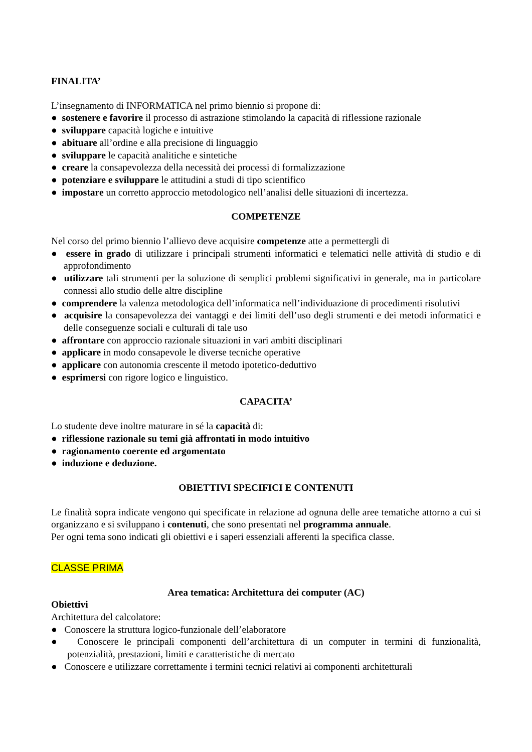FINALITA’
L’insegnamento di INFORMATICA nel primo biennio si propone di:
● sostenere e favorire il processo di astrazione stimolando la capacità di riflessione razionale
● sviluppare capacità logiche e intuitive
● abituare all’ordine e alla precisione di linguaggio
● sviluppare le capacità analitiche e sintetiche
● creare la consapevolezza della necessità dei processi di formalizzazione
● potenziare e sviluppare le attitudini a studi di tipo scientifico
● impostare un corretto approccio metodologico nell’analisi delle situazioni di incertezza.
COMPETENZE
Nel corso del primo biennio l’allievo deve acquisire competenze atte a permettergli di
● essere in grado di utilizzare i principali strumenti informatici e telematici nelle attività di studio e di approfondimento
● utilizzare tali strumenti per la soluzione di semplici problemi significativi in generale, ma in particolare connessi allo studio delle altre discipline
● comprendere la valenza metodologica dell’informatica nell’individuazione di procedimenti risolutivi
● acquisire la consapevolezza dei vantaggi e dei limiti dell’uso degli strumenti e dei metodi informatici e delle conseguenze sociali e culturali di tale uso
● affrontare con approccio razionale situazioni in vari ambiti disciplinari
● applicare in modo consapevole le diverse tecniche operative
● applicare con autonomia crescente il metodo ipotetico-deduttivo
● esprimersi con rigore logico e linguistico.
CAPACITA’
Lo studente deve inoltre maturare in sé la capacità di:
● riflessione razionale su temi già affrontati in modo intuitivo
● ragionamento coerente ed argomentato
● induzione e deduzione.
OBIETTIVI SPECIFICI E CONTENUTI
Le finalità sopra indicate vengono qui specificate in relazione ad ognuna delle aree tematiche attorno a cui si organizzano e si sviluppano i contenuti, che sono presentati nel programma annuale.
Per ogni tema sono indicati gli obiettivi e i saperi essenziali afferenti la specifica classe.
CLASSE PRIMA
Area tematica: Architettura dei computer (AC)
Obiettivi
Architettura del calcolatore:
● Conoscere la struttura logico-funzionale dell’elaboratore
● Conoscere le principali componenti dell’architettura di un computer in termini di funzionalità, potenzialità, prestazioni, limiti e caratteristiche di mercato
● Conoscere e utilizzare correttamente i termini tecnici relativi ai componenti architetturali